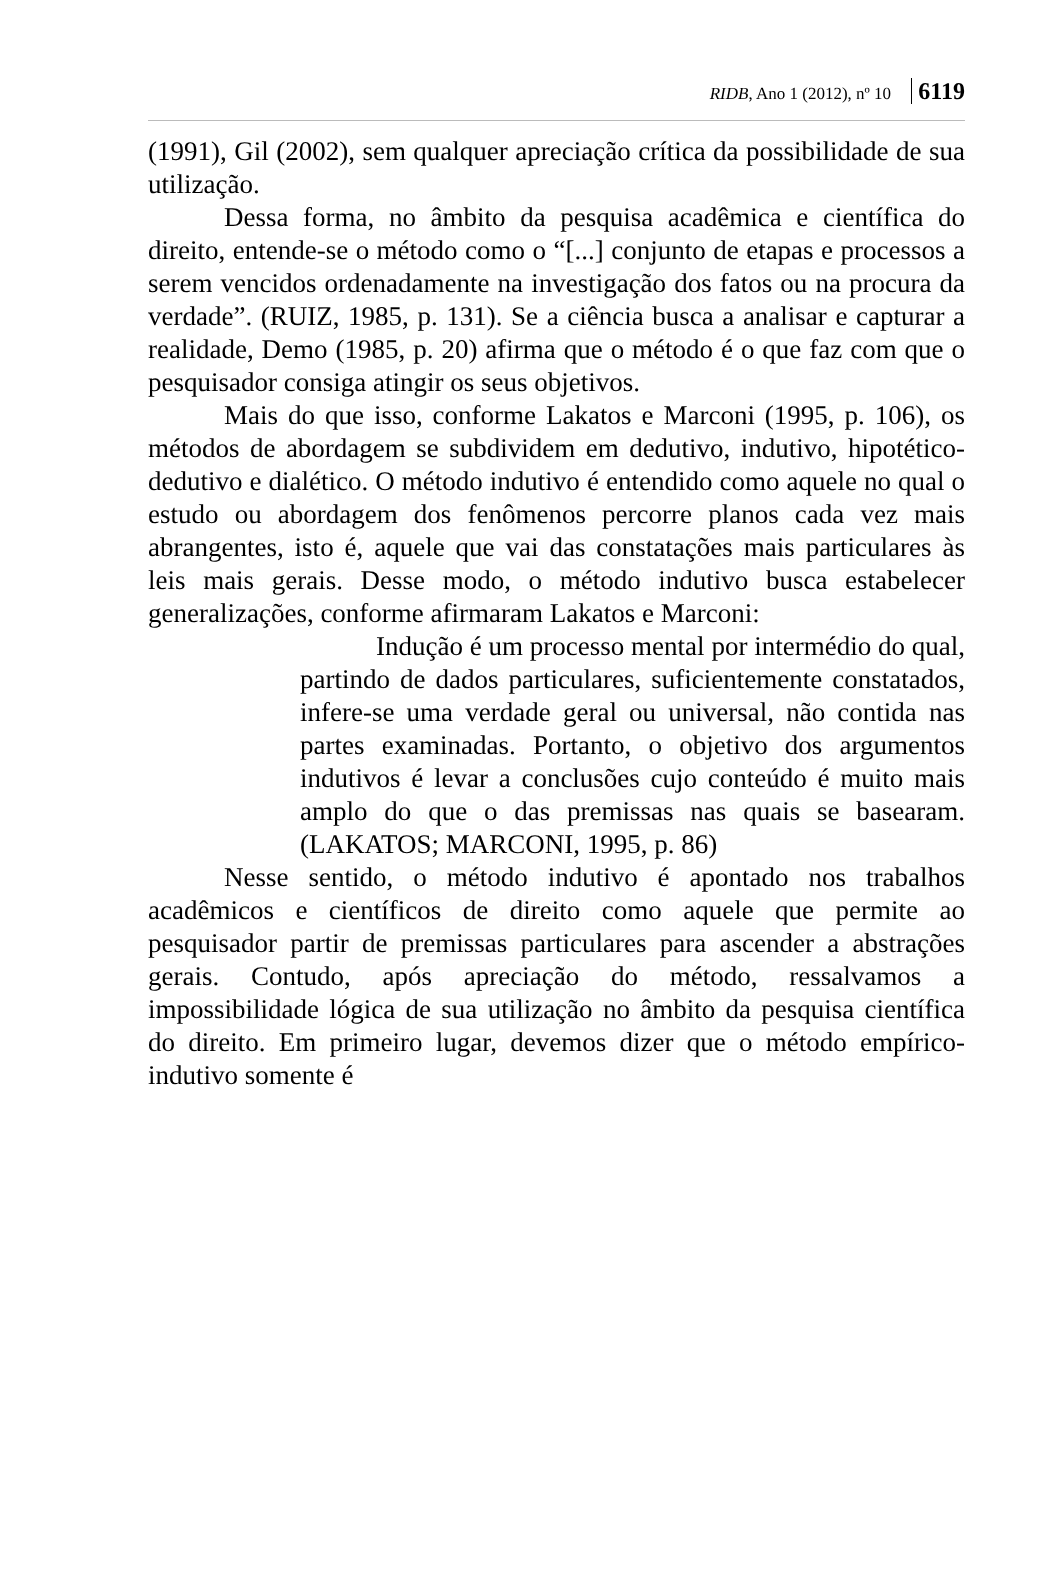RIDB, Ano 1 (2012), nº 10 6119
(1991), Gil (2002), sem qualquer apreciação crítica da possibilidade de sua utilização.
Dessa forma, no âmbito da pesquisa acadêmica e científica do direito, entende-se o método como o “[...] conjunto de etapas e processos a serem vencidos ordenadamente na investigação dos fatos ou na procura da verdade”. (RUIZ, 1985, p. 131). Se a ciência busca a analisar e capturar a realidade, Demo (1985, p. 20) afirma que o método é o que faz com que o pesquisador consiga atingir os seus objetivos.
Mais do que isso, conforme Lakatos e Marconi (1995, p. 106), os métodos de abordagem se subdividem em dedutivo, indutivo, hipotético-dedutivo e dialético. O método indutivo é entendido como aquele no qual o estudo ou abordagem dos fenômenos percorre planos cada vez mais abrangentes, isto é, aquele que vai das constatações mais particulares às leis mais gerais. Desse modo, o método indutivo busca estabelecer generalizações, conforme afirmaram Lakatos e Marconi:
Indução é um processo mental por intermédio do qual, partindo de dados particulares, suficientemente constatados, infere-se uma verdade geral ou universal, não contida nas partes examinadas. Portanto, o objetivo dos argumentos indutivos é levar a conclusões cujo conteúdo é muito mais amplo do que o das premissas nas quais se basearam. (LAKATOS; MARCONI, 1995, p. 86)
Nesse sentido, o método indutivo é apontado nos trabalhos acadêmicos e científicos de direito como aquele que permite ao pesquisador partir de premissas particulares para ascender a abstrações gerais. Contudo, após apreciação do método, ressalvamos a impossibilidade lógica de sua utilização no âmbito da pesquisa científica do direito. Em primeiro lugar, devemos dizer que o método empírico-indutivo somente é